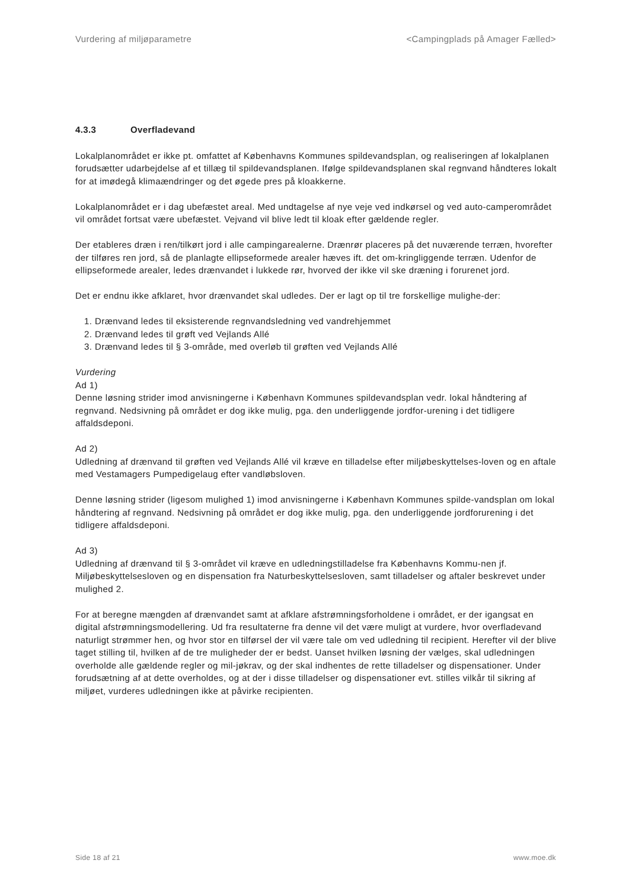Vurdering af miljøparametre <Campingplads på Amager Fælled>
4.3.3 Overfladevand
Lokalplanområdet er ikke pt. omfattet af Københavns Kommunes spildevandsplan, og realiseringen af lokalplanen forudsætter udarbejdelse af et tillæg til spildevandsplanen. Ifølge spildevandsplanen skal regnvand håndteres lokalt for at imødegå klimaændringer og det øgede pres på kloakkerne.
Lokalplanområdet er i dag ubefæstet areal. Med undtagelse af nye veje ved indkørsel og ved auto-camperområdet vil området fortsat være ubefæstet. Vejvand vil blive ledt til kloak efter gældende regler.
Der etableres dræn i ren/tilkørt jord i alle campingarealerne. Drænrør placeres på det nuværende terræn, hvorefter der tilføres ren jord, så de planlagte ellipseformede arealer hæves ift. det om-kringliggende terræn. Udenfor de ellipseformede arealer, ledes drænvandet i lukkede rør, hvorved der ikke vil ske dræning i forurenet jord.
Det er endnu ikke afklaret, hvor drænvandet skal udledes. Der er lagt op til tre forskellige mulighe-der:
1. Drænvand ledes til eksisterende regnvandsledning ved vandrehjemmet
2. Drænvand ledes til grøft ved Vejlands Allé
3. Drænvand ledes til § 3-område, med overløb til grøften ved Vejlands Allé
Vurdering
Ad 1)
Denne løsning strider imod anvisningerne i København Kommunes spildevandsplan vedr. lokal håndtering af regnvand. Nedsivning på området er dog ikke mulig, pga. den underliggende jordfor-urening i det tidligere affaldsdeponi.
Ad 2)
Udledning af drænvand til grøften ved Vejlands Allé vil kræve en tilladelse efter miljøbeskyttelses-loven og en aftale med Vestamagers Pumpedigelaug efter vandløbsloven.
Denne løsning strider (ligesom mulighed 1) imod anvisningerne i København Kommunes spilde-vandsplan om lokal håndtering af regnvand. Nedsivning på området er dog ikke mulig, pga. den underliggende jordforurening i det tidligere affaldsdeponi.
Ad 3)
Udledning af drænvand til § 3-området vil kræve en udledningstilladelse fra Københavns Kommu-nen jf. Miljøbeskyttelsesloven og en dispensation fra Naturbeskyttelsesloven, samt tilladelser og aftaler beskrevet under mulighed 2.
For at beregne mængden af drænvandet samt at afklare afstrømningsforholdene i området, er der igangsat en digital afstrømningsmodellering. Ud fra resultaterne fra denne vil det være muligt at vurdere, hvor overfladevand naturligt strømmer hen, og hvor stor en tilførsel der vil være tale om ved udledning til recipient. Herefter vil der blive taget stilling til, hvilken af de tre muligheder der er bedst. Uanset hvilken løsning der vælges, skal udledningen overholde alle gældende regler og mil-jøkrav, og der skal indhentes de rette tilladelser og dispensationer. Under forudsætning af at dette overholdes, og at der i disse tilladelser og dispensationer evt. stilles vilkår til sikring af miljøet, vurderes udledningen ikke at påvirke recipienten.
Side 18 af 21 www.moe.dk